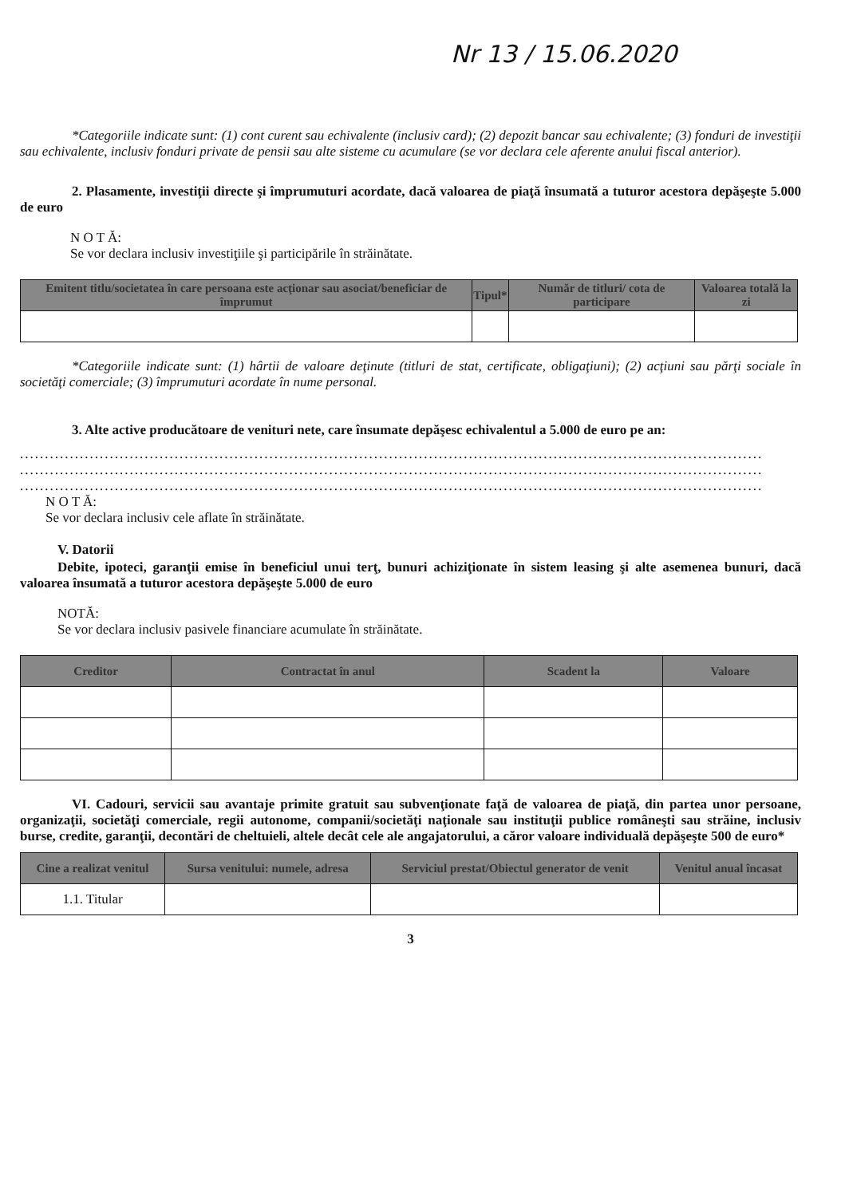Nr 13 / 15.06.2020
*Categoriile indicate sunt: (1) cont curent sau echivalente (inclusiv card); (2) depozit bancar sau echivalente; (3) fonduri de investiţii sau echivalente, inclusiv fonduri private de pensii sau alte sisteme cu acumulare (se vor declara cele aferente anului fiscal anterior).
2. Plasamente, investiţii directe şi împrumuturi acordate, dacă valoarea de piaţă însumată a tuturor acestora depăşeşte 5.000 de euro
N O T Ă:
Se vor declara inclusiv investiţiile şi participările în străinătate.
| Emitent titlu/societatea în care persoana este acţionar sau asociat/beneficiar de împrumut | Tipul* | Număr de titluri/ cota de participare | Valoarea totală la zi |
| --- | --- | --- | --- |
*Categoriile indicate sunt: (1) hârtii de valoare deţinute (titluri de stat, certificate, obligaţiuni); (2) acţiuni sau părţi sociale în societăţi comerciale; (3) împrumuturi acordate în nume personal.
3. Alte active producătoare de venituri nete, care însumate depăşesc echivalentul a 5.000 de euro pe an:
.....................................................................................................................................................
.....................................................................................................................................................
.....................................................................................................................................................
N O T Ă:
Se vor declara inclusiv cele aflate în străinătate.
V. Datorii
Debite, ipoteci, garanţii emise în beneficiul unui terţ, bunuri achiziţionate în sistem leasing şi alte asemenea bunuri, dacă valoarea însumată a tuturor acestora depăşeşte 5.000 de euro
NOTĂ:
Se vor declara inclusiv pasivele financiare acumulate în străinătate.
| Creditor | Contractat în anul | Scadent la | Valoare |
| --- | --- | --- | --- |
VI. Cadouri, servicii sau avantaje primite gratuit sau subvenţionate faţă de valoarea de piaţă, din partea unor persoane, organizaţii, societăţi comerciale, regii autonome, companii/societăţi naţionale sau instituţii publice româneşti sau străine, inclusiv burse, credite, garanţii, decontări de cheltuieli, altele decât cele ale angajatorului, a căror valoare individuală depăşeşte 500 de euro*
| Cine a realizat venitul | Sursa venitului: numele, adresa | Serviciul prestat/Obiectul generator de venit | Venitul anual încasat |
| --- | --- | --- | --- |
| 1.1. Titular | | | |
3